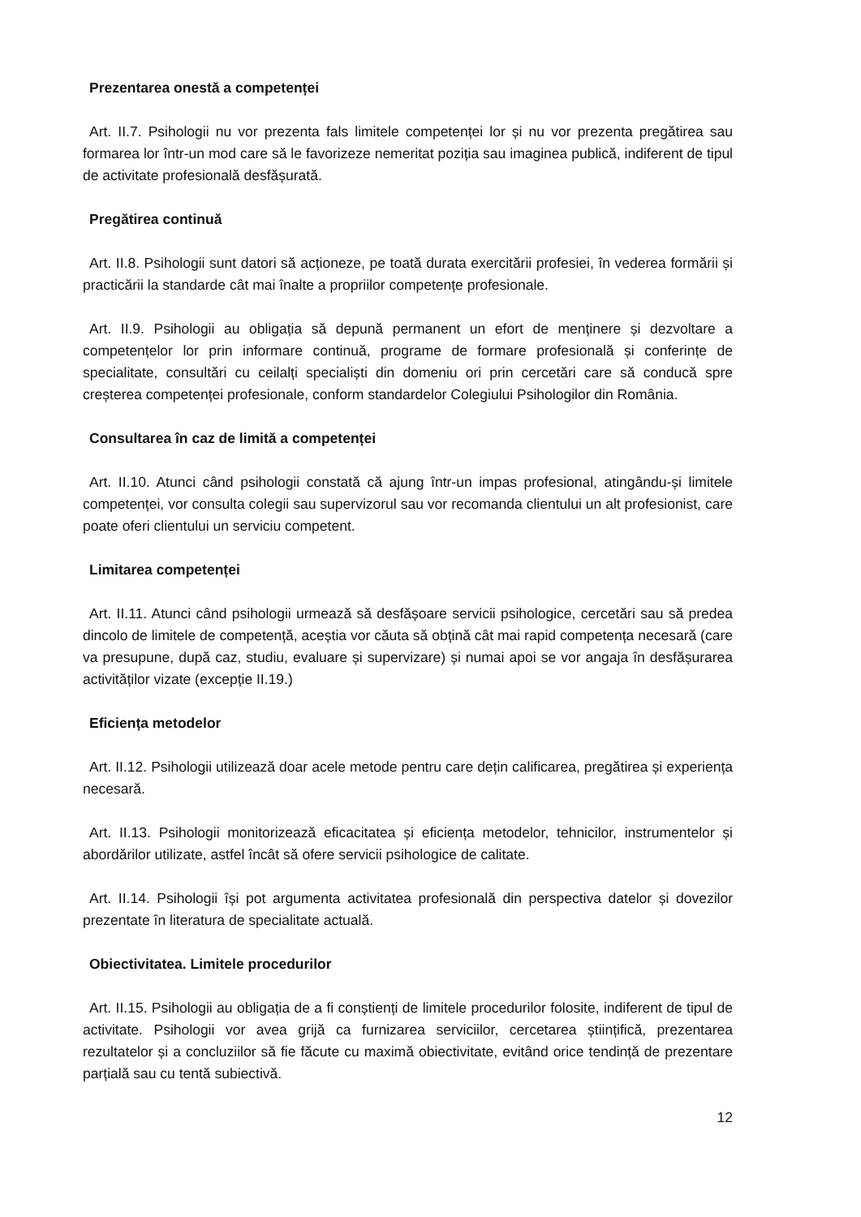Prezentarea onestă a competenței
Art. II.7. Psihologii nu vor prezenta fals limitele competenței lor și nu vor prezenta pregătirea sau formarea lor într-un mod care să le favorizeze nemeritat poziția sau imaginea publică, indiferent de tipul de activitate profesională desfășurată.
Pregătirea continuă
Art. II.8. Psihologii sunt datori să acționeze, pe toată durata exercitării profesiei, în vederea formării și practicării la standarde cât mai înalte a propriilor competențe profesionale.
Art. II.9. Psihologii au obligația să depună permanent un efort de menținere și dezvoltare a competențelor lor prin informare continuă, programe de formare profesională și conferințe de specialitate, consultări cu ceilalți specialiști din domeniu ori prin cercetări care să conducă spre creșterea competenței profesionale, conform standardelor Colegiului Psihologilor din România.
Consultarea în caz de limită a competenței
Art. II.10. Atunci când psihologii constată că ajung într-un impas profesional, atingându-și limitele competenței, vor consulta colegii sau supervizorul sau vor recomanda clientului un alt profesionist, care poate oferi clientului un serviciu competent.
Limitarea competenței
Art. II.11. Atunci când psihologii urmează să desfășoare servicii psihologice, cercetări sau să predea dincolo de limitele de competență, aceștia vor căuta să obțină cât mai rapid competența necesară (care va presupune, după caz, studiu, evaluare și supervizare) și numai apoi se vor angaja în desfășurarea activităților vizate (excepție II.19.)
Eficiența metodelor
Art. II.12. Psihologii utilizează doar acele metode pentru care dețin calificarea, pregătirea și experiența necesară.
Art. II.13. Psihologii monitorizează eficacitatea și eficiența metodelor, tehnicilor, instrumentelor și abordărilor utilizate, astfel încât să ofere servicii psihologice de calitate.
Art. II.14. Psihologii își pot argumenta activitatea profesională din perspectiva datelor și dovezilor prezentate în literatura de specialitate actuală.
Obiectivitatea. Limitele procedurilor
Art. II.15. Psihologii au obligația de a fi conștienți de limitele procedurilor folosite, indiferent de tipul de activitate. Psihologii vor avea grijă ca furnizarea serviciilor, cercetarea științifică, prezentarea rezultatelor și a concluziilor să fie făcute cu maximă obiectivitate, evitând orice tendință de prezentare parțială sau cu tentă subiectivă.
12